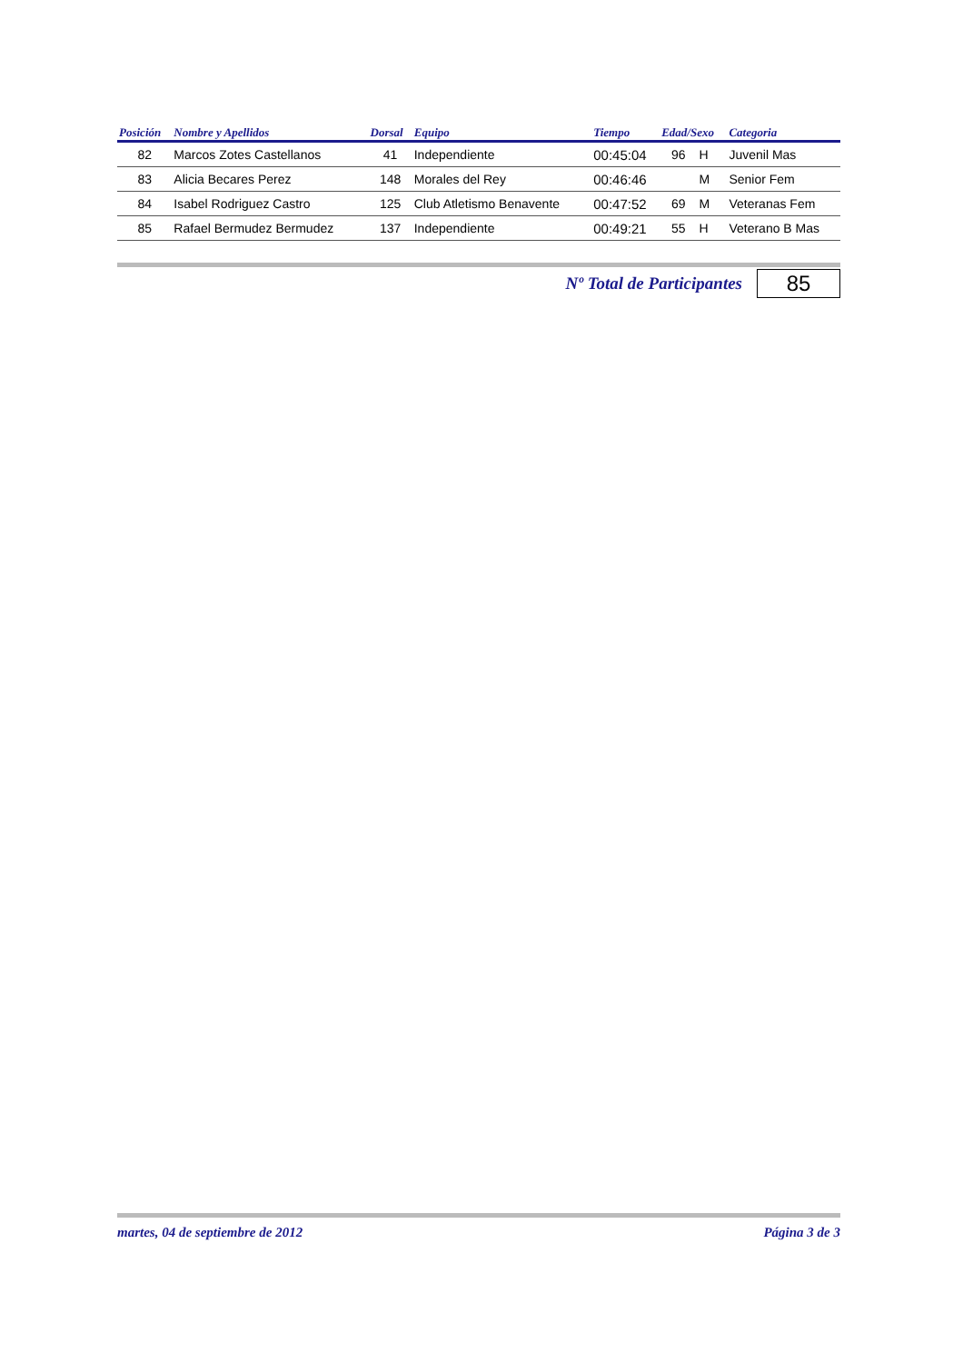| Posición | Nombre y Apellidos | Dorsal | Equipo | Tiempo | Edad/Sexo | | Categoria |
| --- | --- | --- | --- | --- | --- | --- | --- |
| 82 | Marcos Zotes Castellanos | 41 | Independiente | 00:45:04 | 96 | H | Juvenil Mas |
| 83 | Alicia Becares Perez | 148 | Morales del Rey | 00:46:46 | | M | Senior Fem |
| 84 | Isabel Rodriguez Castro | 125 | Club Atletismo Benavente | 00:47:52 | 69 | M | Veteranas Fem |
| 85 | Rafael Bermudez Bermudez | 137 | Independiente | 00:49:21 | 55 | H | Veterano B Mas |
Nº Total de Participantes
85
martes, 04 de septiembre de 2012 Página 3 de 3